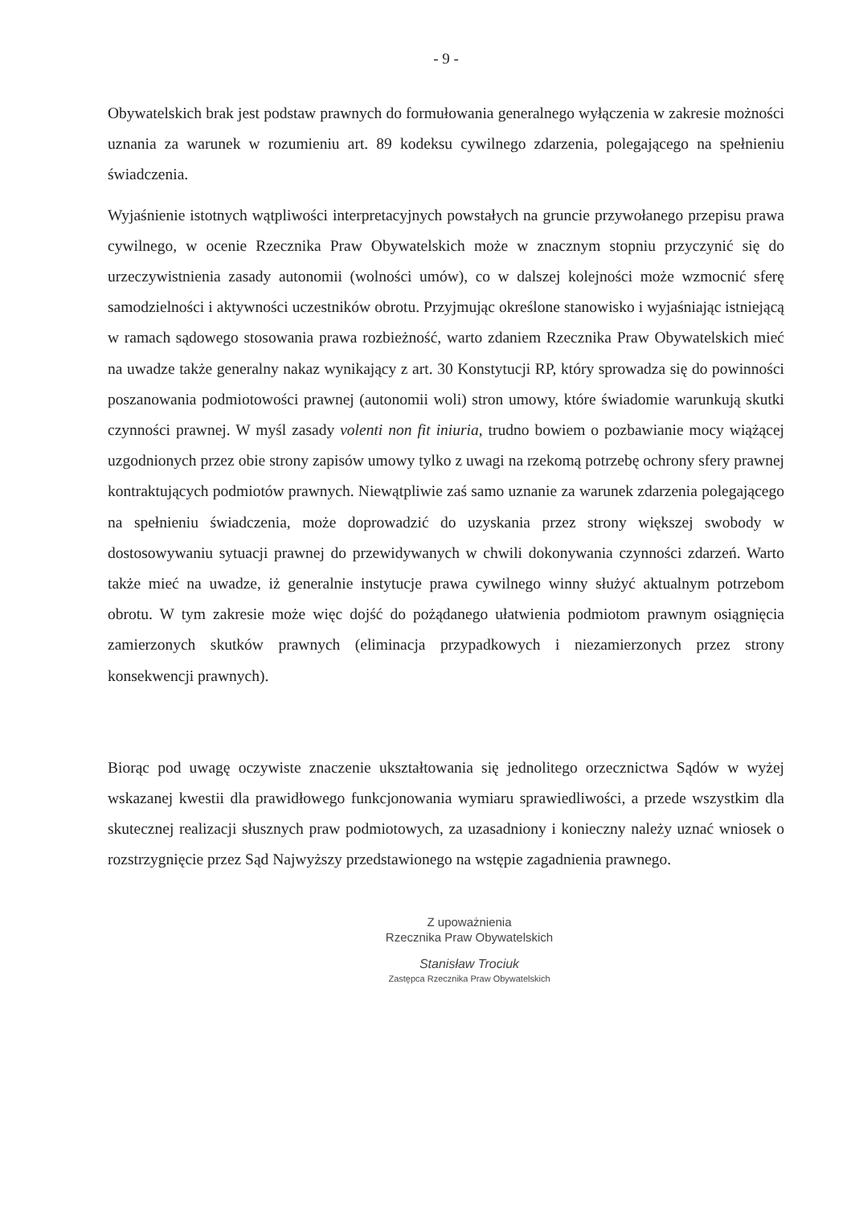- 9 -
Obywatelskich brak jest podstaw prawnych do formułowania generalnego wyłączenia w zakresie możności uznania za warunek w rozumieniu art. 89 kodeksu cywilnego zdarzenia, polegającego na spełnieniu świadczenia.
Wyjaśnienie istotnych wątpliwości interpretacyjnych powstałych na gruncie przywołanego przepisu prawa cywilnego, w ocenie Rzecznika Praw Obywatelskich może w znacznym stopniu przyczynić się do urzeczywistnienia zasady autonomii (wolności umów), co w dalszej kolejności może wzmocnić sferę samodzielności i aktywności uczestników obrotu. Przyjmując określone stanowisko i wyjaśniając istniejącą w ramach sądowego stosowania prawa rozbieżność, warto zdaniem Rzecznika Praw Obywatelskich mieć na uwadze także generalny nakaz wynikający z art. 30 Konstytucji RP, który sprowadza się do powinności poszanowania podmiotowości prawnej (autonomii woli) stron umowy, które świadomie warunkują skutki czynności prawnej. W myśl zasady volenti non fit iniuria, trudno bowiem o pozbawianie mocy wiążącej uzgodnionych przez obie strony zapisów umowy tylko z uwagi na rzekomą potrzebę ochrony sfery prawnej kontraktujących podmiotów prawnych. Niewątpliwie zaś samo uznanie za warunek zdarzenia polegającego na spełnieniu świadczenia, może doprowadzić do uzyskania przez strony większej swobody w dostosowywaniu sytuacji prawnej do przewidywanych w chwili dokonywania czynności zdarzeń. Warto także mieć na uwadze, iż generalnie instytucje prawa cywilnego winny służyć aktualnym potrzebom obrotu. W tym zakresie może więc dojść do pożądanego ułatwienia podmiotom prawnym osiągnięcia zamierzonych skutków prawnych (eliminacja przypadkowych i niezamierzonych przez strony konsekwencji prawnych).
Biorąc pod uwagę oczywiste znaczenie ukształtowania się jednolitego orzecznictwa Sądów w wyżej wskazanej kwestii dla prawidłowego funkcjonowania wymiaru sprawiedliwości, a przede wszystkim dla skutecznej realizacji słusznych praw podmiotowych, za uzasadniony i konieczny należy uznać wniosek o rozstrzygnięcie przez Sąd Najwyższy przedstawionego na wstępie zagadnienia prawnego.
Z upoważnienia
Rzecznika Praw Obywatelskich
Stanisław Trociuk
Zastępca Rzecznika Praw Obywatelskich